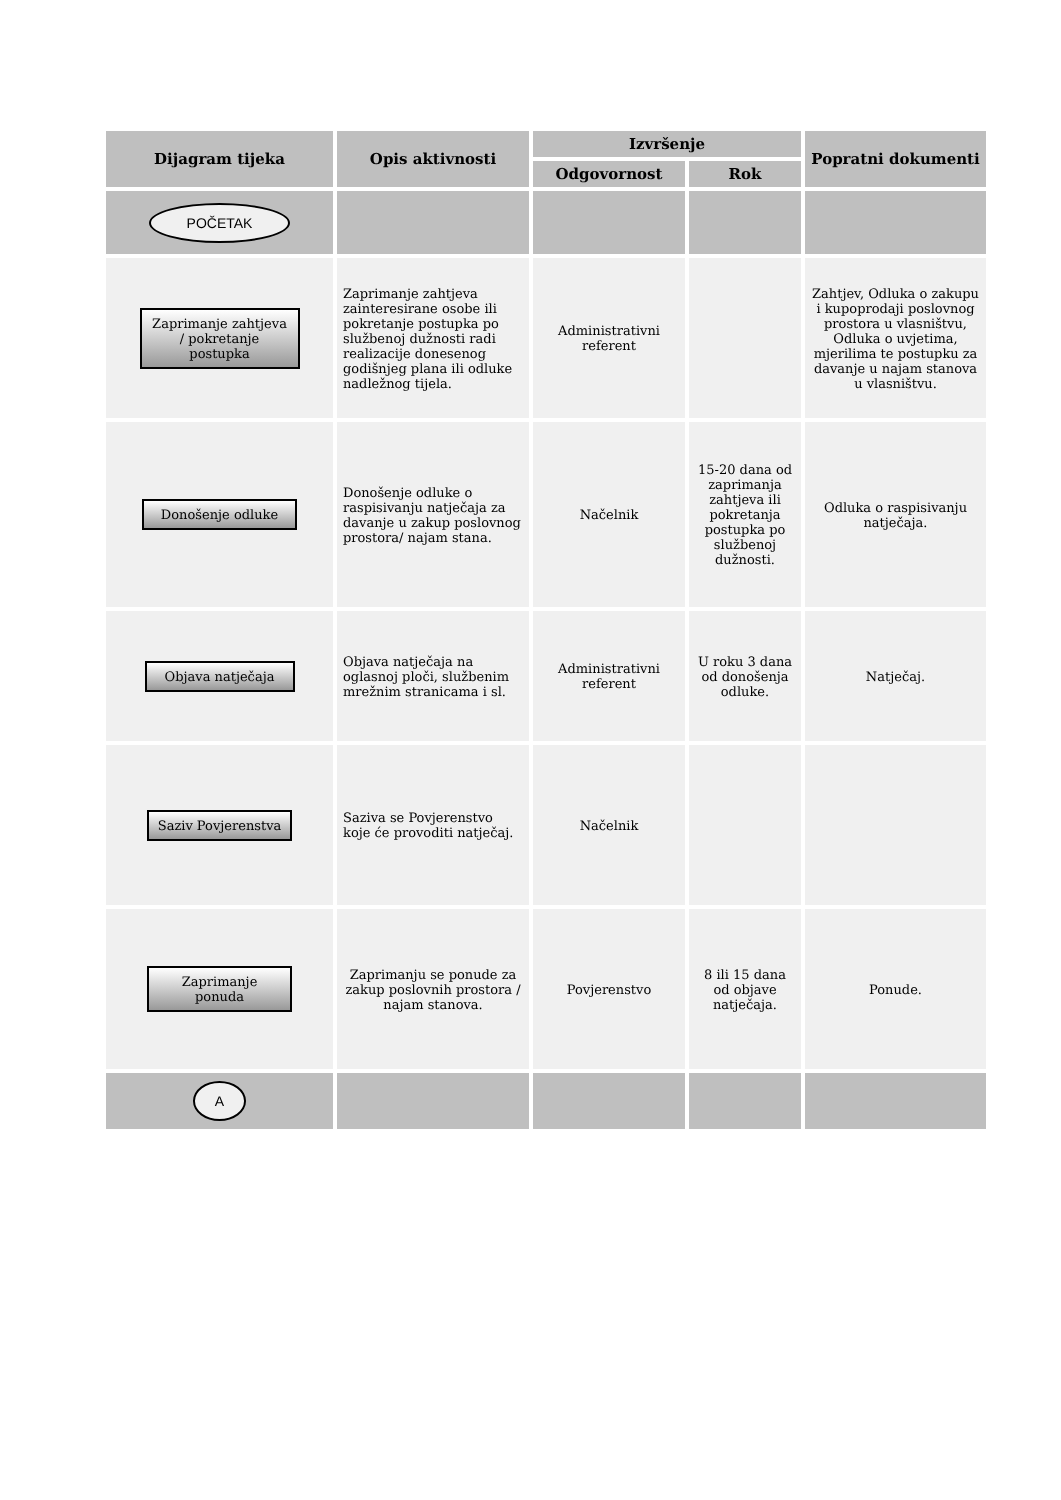| Dijagram tijeka | Opis aktivnosti | Izvršenje | | Popratni dokumenti |
| --- | --- | --- | --- | --- |
| | | Odgovornost | Rok | |
| POČETAK | | | | |
| Zaprimanje zahtjeva / pokretanje postupka | Zaprimanje zahtjeva zainteresirane osobe ili pokretanje postupka po službenoj dužnosti radi realizacije donesenog godišnjeg plana ili odluke nadležnog tijela. | Administrativni referent | | Zahtjev, Odluka o zakupu i kupoprodaji poslovnog prostora u vlasništvu, Odluka o uvjetima, mjerilima te postupku za davanje u najam stanova u vlasništvu. |
| Donošenje odluke | Donošenje odluke o raspisivanju natječaja za davanje u zakup poslovnog prostora/ najam stana. | Načelnik | 15-20 dana od zaprimanja zahtjeva ili pokretanja postupka po službenoj dužnosti. | Odluka o raspisivanju natječaja. |
| Objava natječaja | Objava natječaja na oglasnoj ploči, službenim mrežnim stranicama i sl. | Administrativni referent | U roku 3 dana od donošenja odluke. | Natječaj. |
| Saziv Povjerenstva | Saziva se Povjerenstvo koje će provoditi natječaj. | Načelnik | | |
| Zaprimanje ponuda | Zaprimanju se ponude za zakup poslovnih prostora / najam stanova. | Povjerenstvo | 8 ili 15 dana od objave natječaja. | Ponude. |
| A | | | | |